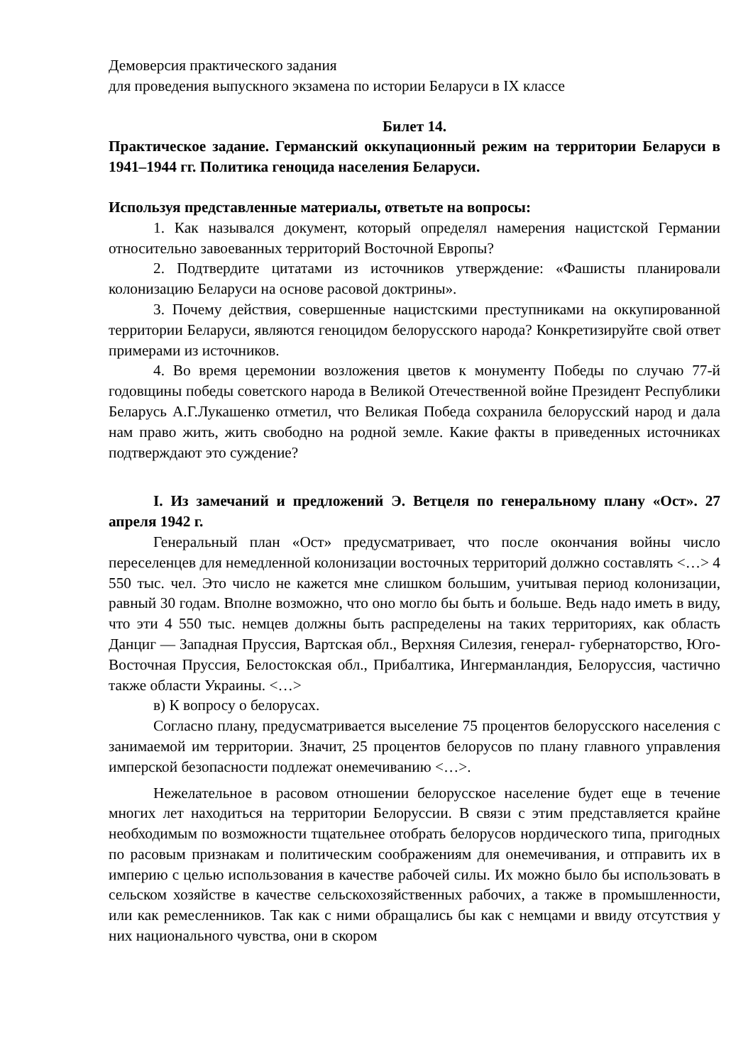Демоверсия практического задания
для проведения выпускного экзамена по истории Беларуси в IX классе
Билет 14.
Практическое задание. Германский оккупационный режим на территории Беларуси в 1941–1944 гг. Политика геноцида населения Беларуси.
Используя представленные материалы, ответьте на вопросы:
1. Как назывался документ, который определял намерения нацистской Германии относительно завоеванных территорий Восточной Европы?
2. Подтвердите цитатами из источников утверждение: «Фашисты планировали колонизацию Беларуси на основе расовой доктрины».
3. Почему действия, совершенные нацистскими преступниками на оккупированной территории Беларуси, являются геноцидом белорусского народа? Конкретизируйте свой ответ примерами из источников.
4. Во время церемонии возложения цветов к монументу Победы по случаю 77-й годовщины победы советского народа в Великой Отечественной войне Президент Республики Беларусь А.Г.Лукашенко отметил, что Великая Победа сохранила белорусский народ и дала нам право жить, жить свободно на родной земле. Какие факты в приведенных источниках подтверждают это суждение?
I. Из замечаний и предложений Э. Ветцеля по генеральному плану «Ост». 27 апреля 1942 г.
Генеральный план «Ост» предусматривает, что после окончания войны число переселенцев для немедленной колонизации восточных территорий должно составлять <…> 4 550 тыс. чел. Это число не кажется мне слишком большим, учитывая период колонизации, равный 30 годам. Вполне возможно, что оно могло бы быть и больше. Ведь надо иметь в виду, что эти 4 550 тыс. немцев должны быть распределены на таких территориях, как область Данциг — Западная Пруссия, Вартская обл., Верхняя Силезия, генерал- губернаторство, Юго- Восточная Пруссия, Белостокская обл., Прибалтика, Ингерманландия, Белоруссия, частично также области Украины. <…>
в) К вопросу о белорусах.
Согласно плану, предусматривается выселение 75 процентов белорусского населения с занимаемой им территории. Значит, 25 процентов белорусов по плану главного управления имперской безопасности подлежат онемечиванию <…>.
Нежелательное в расовом отношении белорусское население будет еще в течение многих лет находиться на территории Белоруссии. В связи с этим представляется крайне необходимым по возможности тщательнее отобрать белорусов нордического типа, пригодных по расовым признакам и политическим соображениям для онемечивания, и отправить их в империю с целью использования в качестве рабочей силы. Их можно было бы использовать в сельском хозяйстве в качестве сельскохозяйственных рабочих, а также в промышленности, или как ремесленников. Так как с ними обращались бы как с немцами и ввиду отсутствия у них национального чувства, они в скором